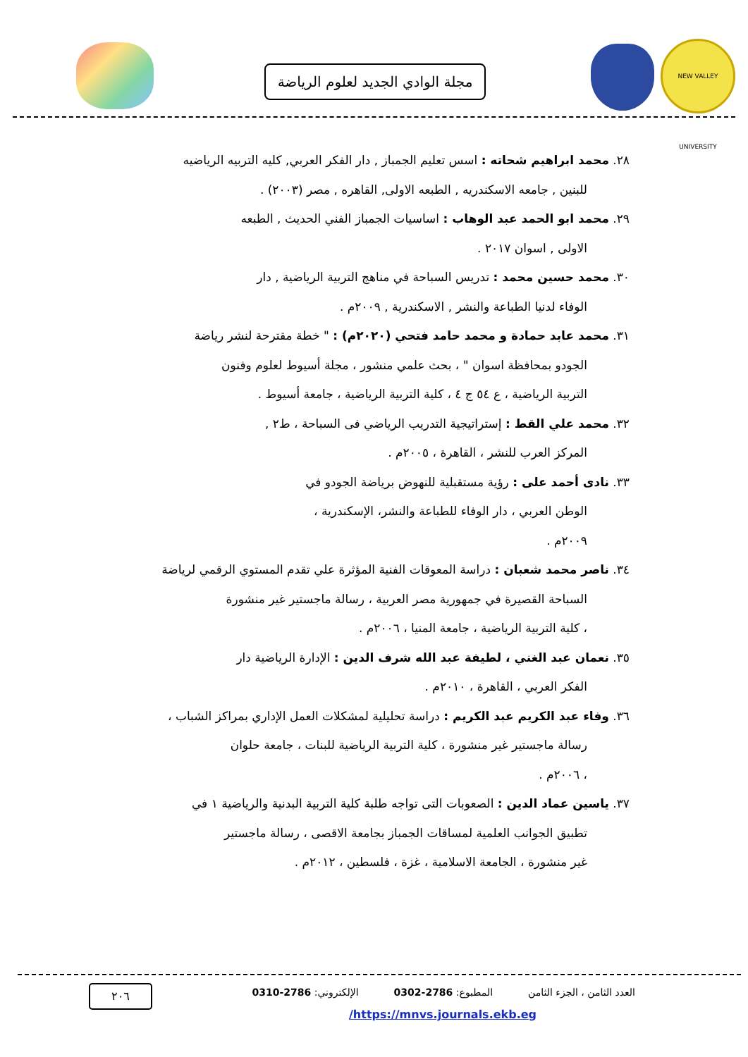NEW VALLEY UNIVERSITY
مجلة الوادي الجديد لعلوم الرياضة
٢٨. محمد ابراهيم شحاته : اسس تعليم الجمباز , دار الفكر العربي, كليه التربيه الرياضيه
للبنين , جامعه الاسكندريه , الطبعه الاولى, القاهره , مصر (٢٠٠٣) .
٢٩. محمد ابو الحمد عبد الوهاب : اساسيات الجمباز الفني الحديث , الطبعه
الاولى , اسوان ٢٠١٧ .
٣٠. محمد حسين محمد : تدريس السباحة في مناهج التربية الرياضية , دار
الوفاء لدنيا الطباعة والنشر , الاسكندرية , ٢٠٠٩م .
٣١. محمد عابد حمادة و محمد حامد فتحي (٢٠٢٠م) : " خطة مقترحة لنشر رياضة
الجودو بمحافظة اسوان " ، بحث علمي منشور ، مجلة أسيوط لعلوم وفنون
التربية الرياضية ، ع ٥٤ ج ٤ ، كلية التربية الرياضية ، جامعة أسيوط .
٣٢. محمد علي القط : إستراتيجية التدريب الرياضي فى السباحة ، ط٢ ,
المركز العرب للنشر ، القاهرة ، ٢٠٠٥م .
٣٣. نادى أحمد على : رؤية مستقبلية للنهوض برياضة الجودو في
الوطن العربي ، دار الوفاء للطباعة والنشر، الإسكندرية ،
٢٠٠٩م .
٣٤. ناصر محمد شعبان : دراسة المعوقات الفنية المؤثرة علي تقدم المستوي الرقمي لرياضة
السباحة القصيرة في جمهورية مصر العربية ، رسالة ماجستير غير منشورة
، كلية التربية الرياضية ، جامعة المنيا ، ٢٠٠٦م .
٣٥. نعمان عبد الغني ، لطيفة عبد الله شرف الدين : الإدارة الرياضية دار
الفكر العربي ، القاهرة ، ٢٠١٠م .
٣٦. وفاء عبد الكريم عبد الكريم : دراسة تحليلية لمشكلات العمل الإداري بمراكز الشباب ،
رسالة ماجستير غير منشورة ، كلية التربية الرياضية للبنات ، جامعة حلوان
، ٢٠٠٦م .
٣٧. ياسين عماد الدين : الصعوبات التى تواجه طلبة كلية التربية البدنية والرياضية ١ في
تطبيق الجوانب العلمية لمساقات الجمباز بجامعة الاقصى ، رسالة ماجستير
غير منشورة ، الجامعة الاسلامية ، غزة ، فلسطين ، ٢٠١٢م .
العدد الثامن ، الجزء الثامن المطبوع: 2786-0302 الإلكتروني: 2786-0310
٢٠٦
/https://mnvs.journals.ekb.eg